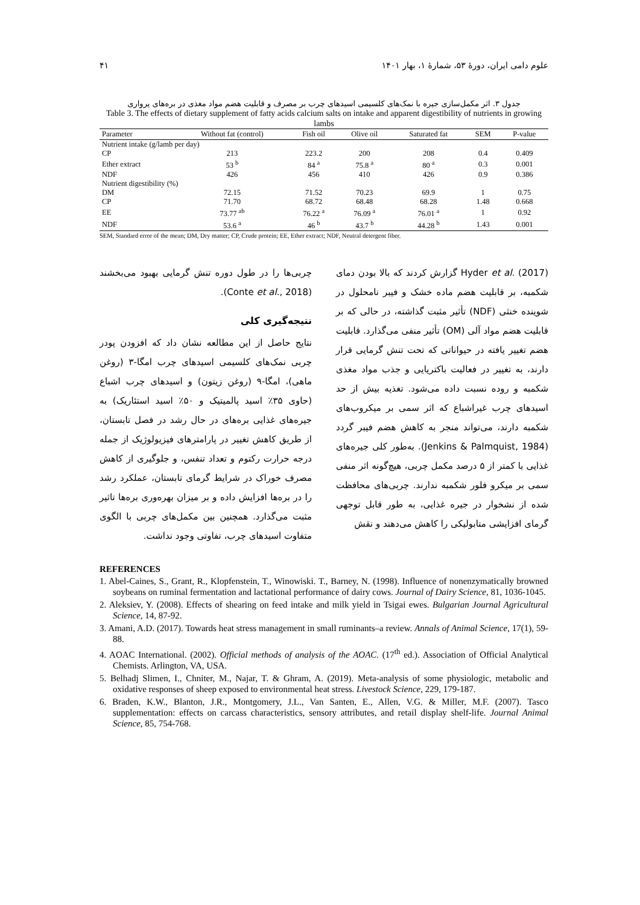علوم دامی ایران، دورهٔ ۵۳، شمارهٔ ۱، بهار ۱۴۰۱ ۴۱
جدول ۳. اثر مکمل‌سازی جیره با نمک‌های کلسیمی اسیدهای چرب بر مصرف و قابلیت هضم مواد مغذی در بره‌های پرواری
Table 3. The effects of dietary supplement of fatty acids calcium salts on intake and apparent digestibility of nutrients in growing lambs
| Parameter | Without fat (control) | Fish oil | Olive oil | Saturated fat | SEM | P-value |
| --- | --- | --- | --- | --- | --- | --- |
| Nutrient intake (g/lamb per day) | | | | | | |
| CP | 213 | 223.2 | 200 | 208 | 0.4 | 0.409 |
| Ether extract | 53 <sup>b</sup> | 84 <sup>a</sup> | 75.8 <sup>a</sup> | 80 <sup>a</sup> | 0.3 | 0.001 |
| NDF | 426 | 456 | 410 | 426 | 0.9 | 0.386 |
| Nutrient digestibility (%) | | | | | | |
| DM | 72.15 | 71.52 | 70.23 | 69.9 | 1 | 0.75 |
| CP | 71.70 | 68.72 | 68.48 | 68.28 | 1.48 | 0.668 |
| EE | 73.77 <sup>ab</sup> | 76.22 <sup>a</sup> | 76.09 <sup>a</sup> | 76.01 <sup>a</sup> | 1 | 0.92 |
| NDF | 53.6 <sup>a</sup> | 46 <sup>b</sup> | 43.7 <sup>b</sup> | 44.28 <sup>b</sup> | 1.43 | 0.001 |
SEM, Standard error of the mean; DM, Dry matter; CP, Crude protein; EE, Ether extract; NDF, Neutral detergent fiber.
Hyder et al. (2017) گزارش کردند که بالا بودن دمای شکمبه، بر قابلیت هضم ماده خشک و فیبر نامحلول در شوینده خنثی (NDF) تأثیر مثبت گذاشته، در حالی که بر قابلیت هضم مواد آلی (OM) تأثیر منفی می‌گذارد. قابلیت هضم تغییر یافته در حیواناتی که تحت تنش گرمایی قرار دارند، به تغییر در فعالیت باکتریایی و جذب مواد مغذی شکمبه و روده نسبت داده می‌شود. تغذیه بیش از حد اسیدهای چرب غیراشباع که اثر سمی بر میکروب‌های شکمبه دارند، می‌تواند منجر به کاهش هضم فیبر گردد (Jenkins & Palmquist, 1984). به‌طور کلی جیره‌های غذایی با کمتر از ۵ درصد مکمل چربی، هیچ‌گونه اثر منفی سمی بر میکرو فلور شکمبه ندارند. چربی‌های محافظت شده از نشخوار در جیره غذایی، به طور قابل توجهی گرمای افزایشی متابولیکی را کاهش می‌دهند و نقش
چربی‌ها را در طول دوره تنش گرمایی بهبود می‌بخشند (Conte et al., 2018).
نتیجه‌گیری کلی
نتایج حاصل از این مطالعه نشان داد که افزودن پودر چربی نمک‌های کلسیمی اسیدهای چرب امگا-۳ (روغن ماهی)، امگا-۹ (روغن زیتون) و اسیدهای چرب اشباع (حاوی ۳۵٪ اسید پالمیتیک و ۵۰٪ اسید استئاریک) به جیره‌های غذایی بره‌های در حال رشد در فصل تابستان، از طریق کاهش تغییر در پارامترهای فیزیولوژیک از جمله درجه حرارت رکتوم و تعداد تنفس، و جلوگیری از کاهش مصرف خوراک در شرایط گرمای تابستان، عملکرد رشد را در بره‌ها افزایش داده و بر میزان بهره‌وری بره‌ها تاثیر مثبت می‌گذارد. همچنین بین مکمل‌های چربی با الگوی متفاوت اسیدهای چرب، تفاوتی وجود نداشت.
REFERENCES
1. Abel-Caines, S., Grant, R., Klopfenstein, T., Winowiski. T., Barney, N. (1998). Influence of nonenzymatically browned soybeans on ruminal fermentation and lactational performance of dairy cows. Journal of Dairy Science, 81, 1036-1045.
2. Aleksiev, Y. (2008). Effects of shearing on feed intake and milk yield in Tsigai ewes. Bulgarian Journal Agricultural Science, 14, 87-92.
3. Amani, A.D. (2017). Towards heat stress management in small ruminants–a review. Annals of Animal Science, 17(1), 59-88.
4. AOAC International. (2002). Official methods of analysis of the AOAC. (17<sup>th</sup> ed.). Association of Official Analytical Chemists. Arlington, VA, USA.
5. Belhadj Slimen, I., Chniter, M., Najar, T. & Ghram, A. (2019). Meta-analysis of some physiologic, metabolic and oxidative responses of sheep exposed to environmental heat stress. Livestock Science, 229, 179-187.
6. Braden, K.W., Blanton, J.R., Montgomery, J.L., Van Santen, E., Allen, V.G. & Miller, M.F. (2007). Tasco supplementation: effects on carcass characteristics, sensory attributes, and retail display shelf-life. Journal Animal Science, 85, 754-768.